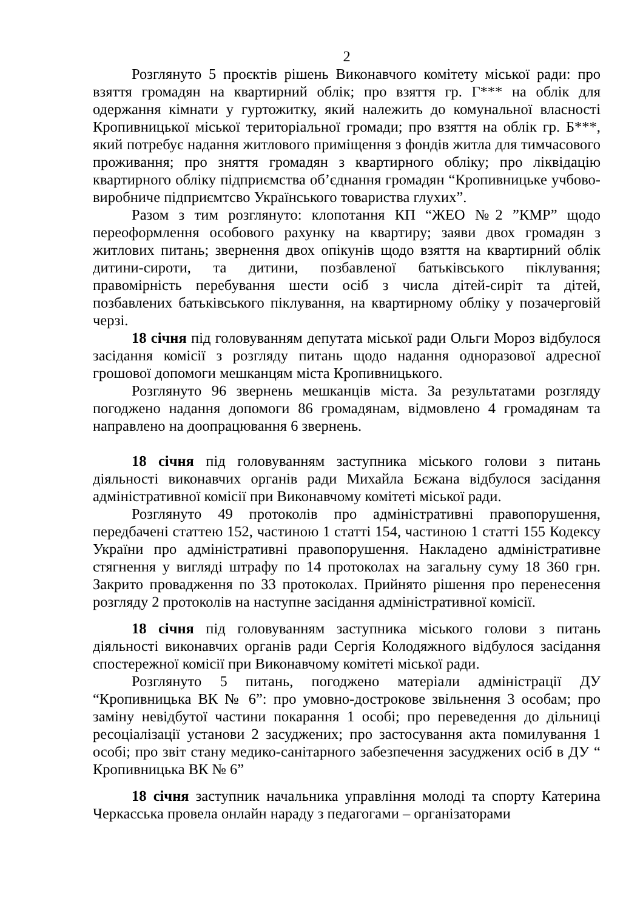2
Розглянуто 5 проєктів рішень Виконавчого комітету міської ради: про взяття громадян на квартирний облік; про взяття гр. Г*** на облік для одержання кімнати у гуртожитку, який належить до комунальної власності Кропивницької міської територіальної громади; про взяття на облік гр. Б***, який потребує надання житлового приміщення з фондів житла для тимчасового проживання; про зняття громадян з квартирного обліку; про ліквідацію квартирного обліку підприємства об’єднання громадян “Кропивницьке учбово-виробниче підприємтсво Українського товариства глухих”.
Разом з тим розглянуто: клопотання КП “ЖЕО №2 ”КМР” щодо переоформлення особового рахунку на квартиру; заяви двох громадян з житлових питань; звернення двох опікунів щодо взяття на квартирний облік дитини-сироти, та дитини, позбавленої батьківського піклування; правомірність перебування шести осіб з числа дітей-сиріт та дітей, позбавлених батьківського піклування, на квартирному обліку у позачерговій черзі.
18 січня під головуванням депутата міської ради Ольги Мороз відбулося засідання комісії з розгляду питань щодо надання одноразової адресної грошової допомоги мешканцям міста Кропивницького.
Розглянуто 96 звернень мешканців міста. За результатами розгляду погоджено надання допомоги 86 громадянам, відмовлено 4 громадянам та направлено на доопрацювання 6 звернень.
18 січня під головуванням заступника міського голови з питань діяльності виконавчих органів ради Михайла Бєжана відбулося засідання адміністративної комісії при Виконавчому комітеті міської ради.
Розглянуто 49 протоколів про адміністративні правопорушення, передбачені статтею 152, частиною 1 статті 154, частиною 1 статті 155 Кодексу України про адміністративні правопорушення. Накладено адміністративне стягнення у вигляді штрафу по 14 протоколах на загальну суму 18 360 грн. Закрито провадження по 33 протоколах. Прийнято рішення про перенесення розгляду 2 протоколів на наступне засідання адміністративної комісії.
18 січня під головуванням заступника міського голови з питань діяльності виконавчих органів ради Сергія Колодяжного відбулося засідання спостережної комісії при Виконавчому комітеті міської ради.
Розглянуто 5 питань, погоджено матеріали адміністрації ДУ “Кропивницька ВК № 6”: про умовно-дострокове звільнення 3 особам; про заміну невідбутої частини покарання 1 особі; про переведення до дільниці ресоціалізації установи 2 засуджених; про застосування акта помилування 1 особі; про звіт стану медико-санітарного забезпечення засуджених осіб в ДУ “ Кропивницька ВК № 6”
18 січня заступник начальника управління молоді та спорту Катерина Черкасська провела онлайн нараду з педагогами – організаторами